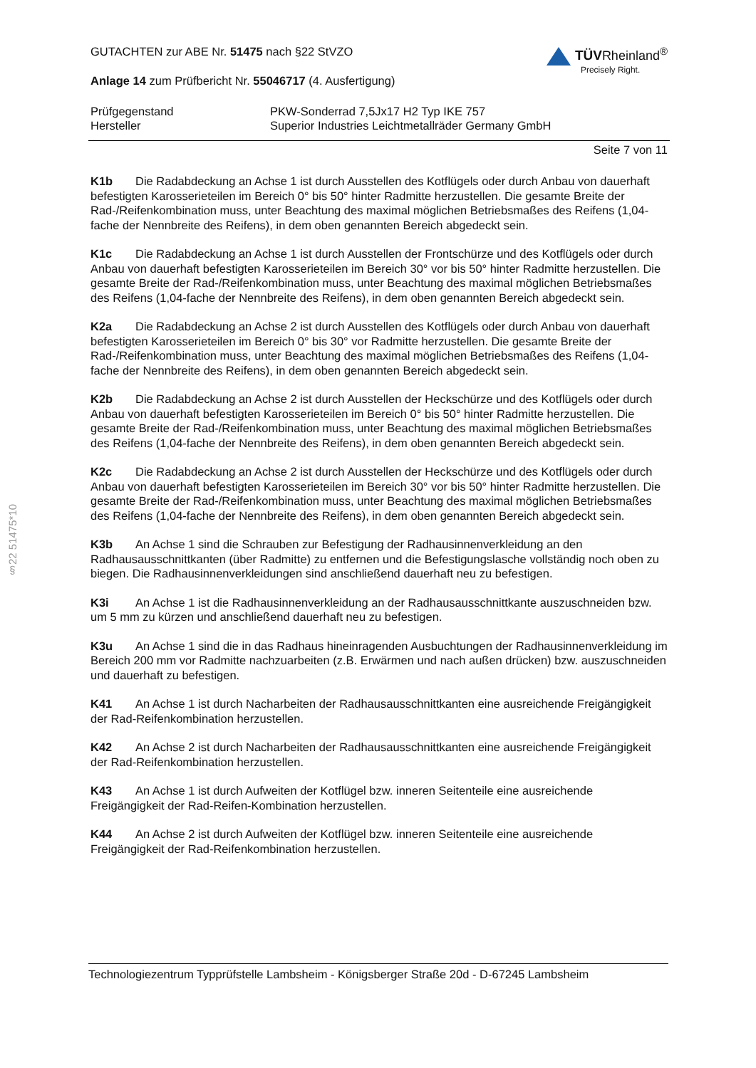§22 51475*10
GUTACHTEN zur ABE Nr. 51475 nach §22 StVZO
Anlage 14 zum Prüfbericht Nr. 55046717 (4. Ausfertigung)
TÜVRheinland<sup>®</sup>
Precisely Right.
Prüfgegenstand PKW-Sonderrad 7,5Jx17 H2 Typ IKE 757
Hersteller Superior Industries Leichtmetallräder Germany GmbH
Seite 7 von 11
K1b Die Radabdeckung an Achse 1 ist durch Ausstellen des Kotflügels oder durch Anbau von dauerhaft befestigten Karosserieteilen im Bereich 0° bis 50° hinter Radmitte herzustellen. Die gesamte Breite der Rad-/Reifenkombination muss, unter Beachtung des maximal möglichen Betriebsmaßes des Reifens (1,04-fache der Nennbreite des Reifens), in dem oben genannten Bereich abgedeckt sein.
K1c Die Radabdeckung an Achse 1 ist durch Ausstellen der Frontschürze und des Kotflügels oder durch Anbau von dauerhaft befestigten Karosserieteilen im Bereich 30° vor bis 50° hinter Radmitte herzustellen. Die gesamte Breite der Rad-/Reifenkombination muss, unter Beachtung des maximal möglichen Betriebsmaßes des Reifens (1,04-fache der Nennbreite des Reifens), in dem oben genannten Bereich abgedeckt sein.
K2a Die Radabdeckung an Achse 2 ist durch Ausstellen des Kotflügels oder durch Anbau von dauerhaft befestigten Karosserieteilen im Bereich 0° bis 30° vor Radmitte herzustellen. Die gesamte Breite der Rad-/Reifenkombination muss, unter Beachtung des maximal möglichen Betriebsmaßes des Reifens (1,04-fache der Nennbreite des Reifens), in dem oben genannten Bereich abgedeckt sein.
K2b Die Radabdeckung an Achse 2 ist durch Ausstellen der Heckschürze und des Kotflügels oder durch Anbau von dauerhaft befestigten Karosserieteilen im Bereich 0° bis 50° hinter Radmitte herzustellen. Die gesamte Breite der Rad-/Reifenkombination muss, unter Beachtung des maximal möglichen Betriebsmaßes des Reifens (1,04-fache der Nennbreite des Reifens), in dem oben genannten Bereich abgedeckt sein.
K2c Die Radabdeckung an Achse 2 ist durch Ausstellen der Heckschürze und des Kotflügels oder durch Anbau von dauerhaft befestigten Karosserieteilen im Bereich 30° vor bis 50° hinter Radmitte herzustellen. Die gesamte Breite der Rad-/Reifenkombination muss, unter Beachtung des maximal möglichen Betriebsmaßes des Reifens (1,04-fache der Nennbreite des Reifens), in dem oben genannten Bereich abgedeckt sein.
K3b An Achse 1 sind die Schrauben zur Befestigung der Radhausinnenverkleidung an den Radhausausschnittkanten (über Radmitte) zu entfernen und die Befestigungslasche vollständig noch oben zu biegen. Die Radhausinnenverkleidungen sind anschließend dauerhaft neu zu befestigen.
K3i An Achse 1 ist die Radhausinnenverkleidung an der Radhausausschnittkante auszuschneiden bzw. um 5 mm zu kürzen und anschließend dauerhaft neu zu befestigen.
K3u An Achse 1 sind die in das Radhaus hineinragenden Ausbuchtungen der Radhausinnenverkleidung im Bereich 200 mm vor Radmitte nachzuarbeiten (z.B. Erwärmen und nach außen drücken) bzw. auszuschneiden und dauerhaft zu befestigen.
K41 An Achse 1 ist durch Nacharbeiten der Radhausausschnittkanten eine ausreichende Freigängigkeit der Rad-Reifenkombination herzustellen.
K42 An Achse 2 ist durch Nacharbeiten der Radhausausschnittkanten eine ausreichende Freigängigkeit der Rad-Reifenkombination herzustellen.
K43 An Achse 1 ist durch Aufweiten der Kotflügel bzw. inneren Seitenteile eine ausreichende Freigängigkeit der Rad-Reifen-Kombination herzustellen.
K44 An Achse 2 ist durch Aufweiten der Kotflügel bzw. inneren Seitenteile eine ausreichende Freigängigkeit der Rad-Reifenkombination herzustellen.
Technologiezentrum Typprüfstelle Lambsheim - Königsberger Straße 20d - D-67245 Lambsheim